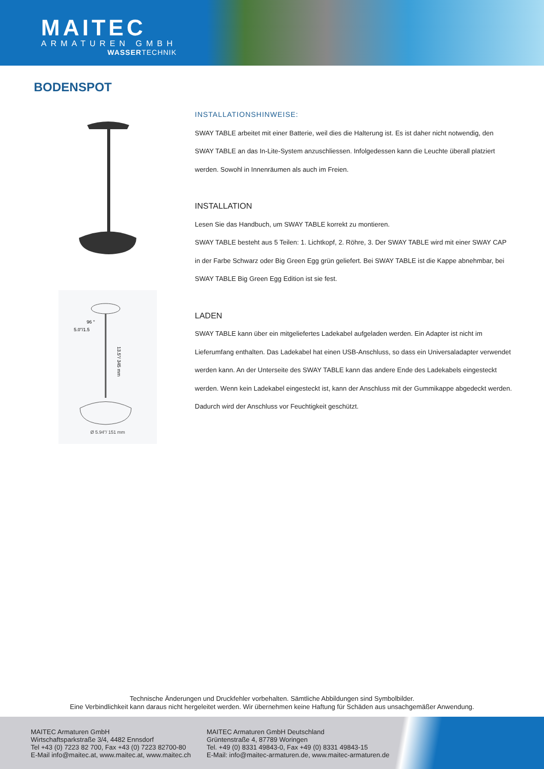MAITEC
ARMATUREN GMBH
WASSERTECHNIK
BODENSPOT
13.5"/ 345 mm
5.0"/1.5
96 °
Ø 5.94"/ 151 mm
INSTALLATIONSHINWEISE:
SWAY TABLE arbeitet mit einer Batterie, weil dies die Halterung ist. Es ist daher nicht notwendig, den SWAY TABLE an das In-Lite-System anzuschliessen. Infolgedessen kann die Leuchte überall platziert werden. Sowohl in Innenräumen als auch im Freien.
INSTALLATION
Lesen Sie das Handbuch, um SWAY TABLE korrekt zu montieren.
SWAY TABLE besteht aus 5 Teilen: 1. Lichtkopf, 2. Röhre, 3. Der SWAY TABLE wird mit einer SWAY CAP in der Farbe Schwarz oder Big Green Egg grün geliefert. Bei SWAY TABLE ist die Kappe abnehmbar, bei SWAY TABLE Big Green Egg Edition ist sie fest.
LADEN
SWAY TABLE kann über ein mitgeliefertes Ladekabel aufgeladen werden. Ein Adapter ist nicht im Lieferumfang enthalten. Das Ladekabel hat einen USB-Anschluss, so dass ein Universaladapter verwendet werden kann. An der Unterseite des SWAY TABLE kann das andere Ende des Ladekabels eingesteckt werden. Wenn kein Ladekabel eingesteckt ist, kann der Anschluss mit der Gummikappe abgedeckt werden. Dadurch wird der Anschluss vor Feuchtigkeit geschützt.
Technische Änderungen und Druckfehler vorbehalten. Sämtliche Abbildungen sind Symbolbilder.
Eine Verbindlichkeit kann daraus nicht hergeleitet werden. Wir übernehmen keine Haftung für Schäden aus unsachgemäßer Anwendung.
MAITEC Armaturen GmbH
Wirtschaftsparkstraße 3/4, 4482 Ennsdorf
Tel +43 (0) 7223 82 700, Fax +43 (0) 7223 82700-80
E-Mail info@maitec.at, www.maitec.at, www.maitec.ch
MAITEC Armaturen GmbH Deutschland
Grüntenstraße 4, 87789 Woringen
Tel. +49 (0) 8331 49843-0, Fax +49 (0) 8331 49843-15
E-Mail: info@maitec-armaturen.de, www.maitec-armaturen.de